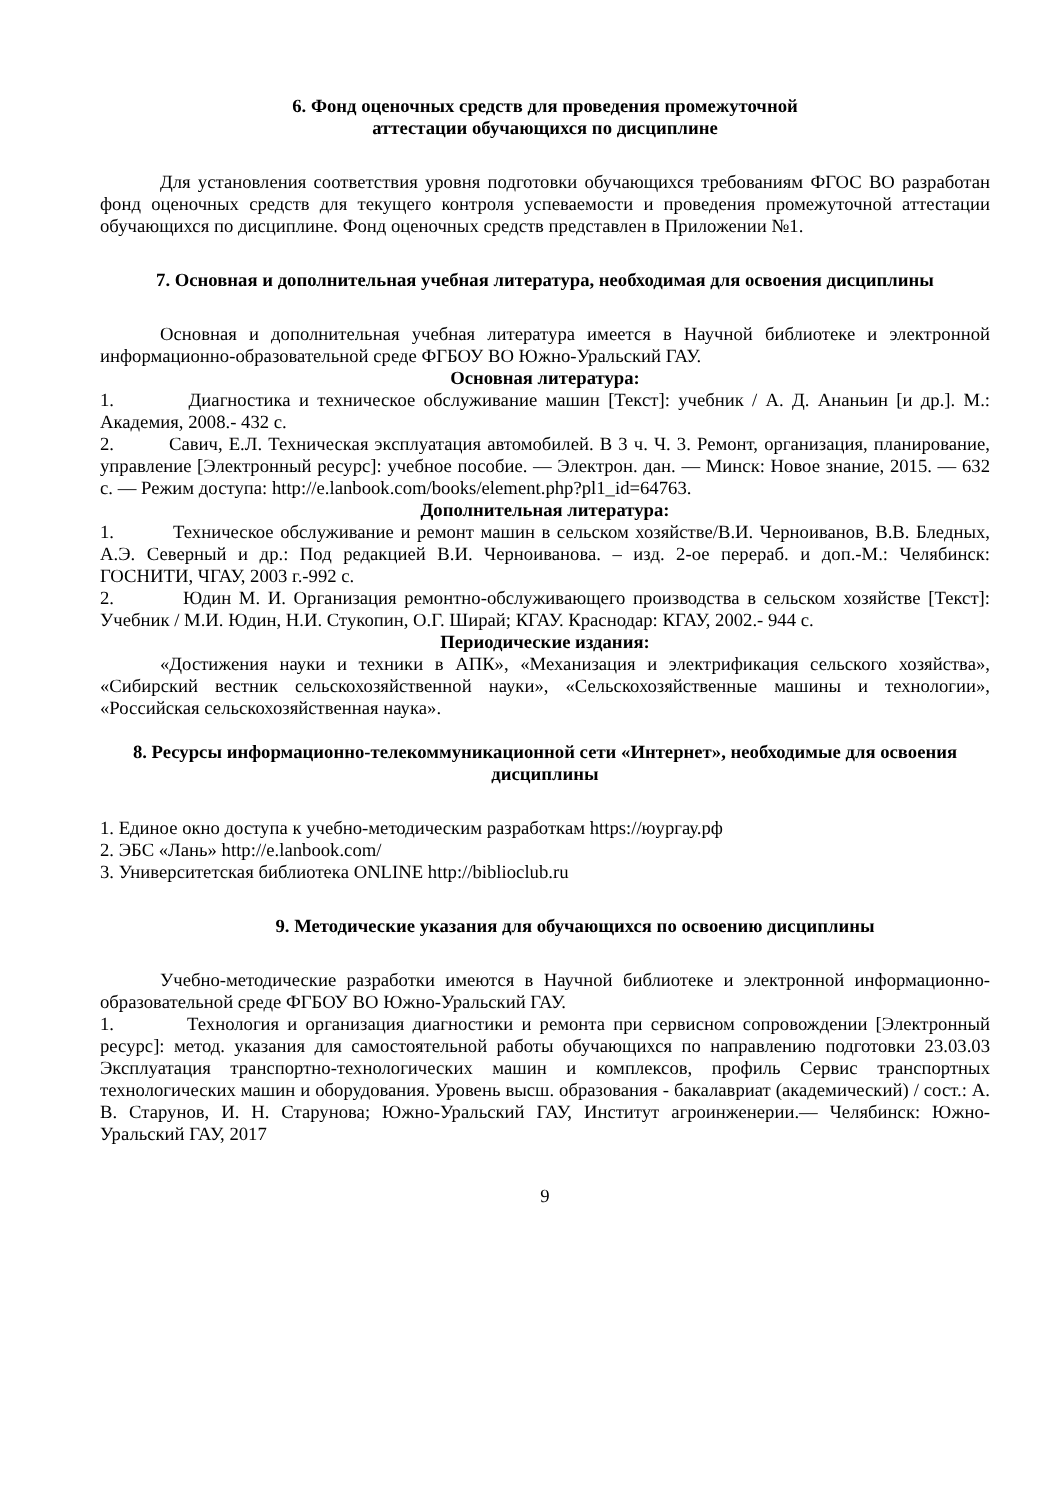6. Фонд оценочных средств для проведения промежуточной
аттестации обучающихся по дисциплине
Для установления соответствия уровня подготовки обучающихся требованиям ФГОС ВО разработан фонд оценочных средств для текущего контроля успеваемости и проведения промежуточной аттестации обучающихся по дисциплине. Фонд оценочных средств представлен в Приложении №1.
7. Основная и дополнительная учебная литература, необходимая для освоения дисциплины
Основная и дополнительная учебная литература имеется в Научной библиотеке и электронной информационно-образовательной среде ФГБОУ ВО Южно-Уральский ГАУ.
Основная литература:
1. Диагностика и техническое обслуживание машин [Текст]: учебник / А. Д. Ананьин [и др.]. М.: Академия, 2008.- 432 с.
2. Савич, Е.Л. Техническая эксплуатация автомобилей. В 3 ч. Ч. 3. Ремонт, организация, планирование, управление [Электронный ресурс]: учебное пособие. — Электрон. дан. — Минск: Новое знание, 2015. — 632 с. — Режим доступа: http://e.lanbook.com/books/element.php?pl1_id=64763.
Дополнительная литература:
1. Техническое обслуживание и ремонт машин в сельском хозяйстве/В.И. Черноиванов, В.В. Бледных, А.Э. Северный и др.: Под редакцией В.И. Черноиванова. – изд. 2-ое перераб. и доп.-М.: Челябинск: ГОСНИТИ, ЧГАУ, 2003 г.-992 с.
2. Юдин М. И. Организация ремонтно-обслуживающего производства в сельском хозяйстве [Текст]: Учебник / М.И. Юдин, Н.И. Стукопин, О.Г. Ширай; КГАУ. Краснодар: КГАУ, 2002.- 944 с.
Периодические издания:
«Достижения науки и техники в АПК», «Механизация и электрификация сельского хозяйства», «Сибирский вестник сельскохозяйственной науки», «Сельскохозяйственные машины и технологии», «Российская сельскохозяйственная наука».
8. Ресурсы информационно-телекоммуникационной сети «Интернет», необходимые для освоения дисциплины
1. Единое окно доступа к учебно-методическим разработкам https://юургау.рф
2. ЭБС «Лань» http://e.lanbook.com/
3. Университетская библиотека ONLINE http://biblioclub.ru
9. Методические указания для обучающихся по освоению дисциплины
Учебно-методические разработки имеются в Научной библиотеке и электронной информационно-образовательной среде ФГБОУ ВО Южно-Уральский ГАУ.
1. Технология и организация диагностики и ремонта при сервисном сопровождении [Электронный ресурс]: метод. указания для самостоятельной работы обучающихся по направлению подготовки 23.03.03 Эксплуатация транспортно-технологических машин и комплексов, профиль Сервис транспортных технологических машин и оборудования. Уровень высш. образования - бакалавриат (академический) / сост.: А. В. Старунов, И. Н. Старунова; Южно-Уральский ГАУ, Институт агроинженерии.— Челябинск: Южно-Уральский ГАУ, 2017
9